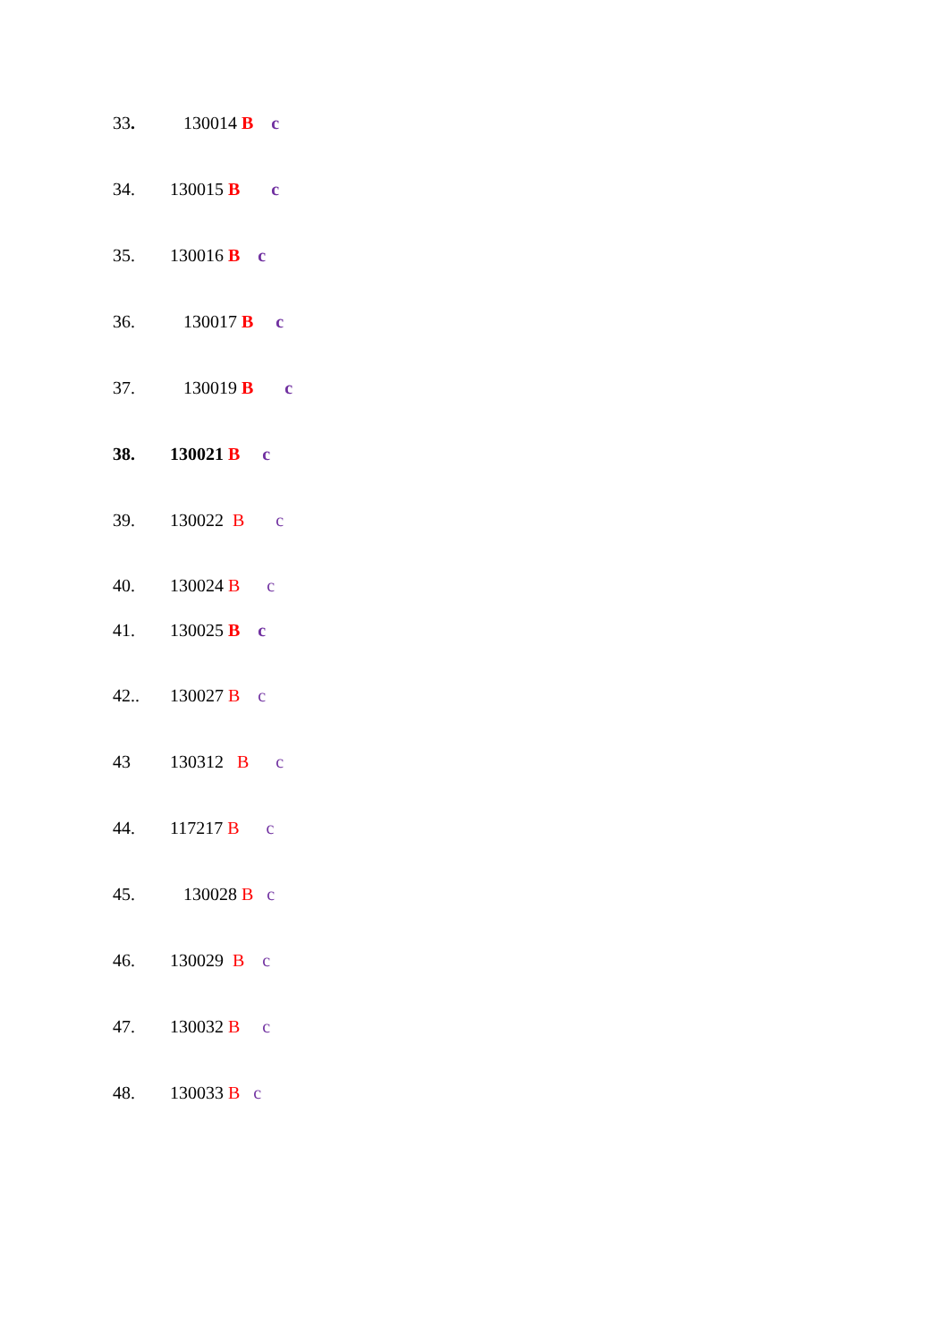33. 130014 B c
34. 130015 B c
35. 130016 B c
36. 130017 B c
37. 130019 B c
38. 130021 B c
39. 130022 B c
40. 130024 B c
41. 130025 B c
42.. 130027 B c
43 130312 B c
44. 117217 B c
45. 130028 B c
46. 130029 B c
47. 130032 B c
48. 130033 B c